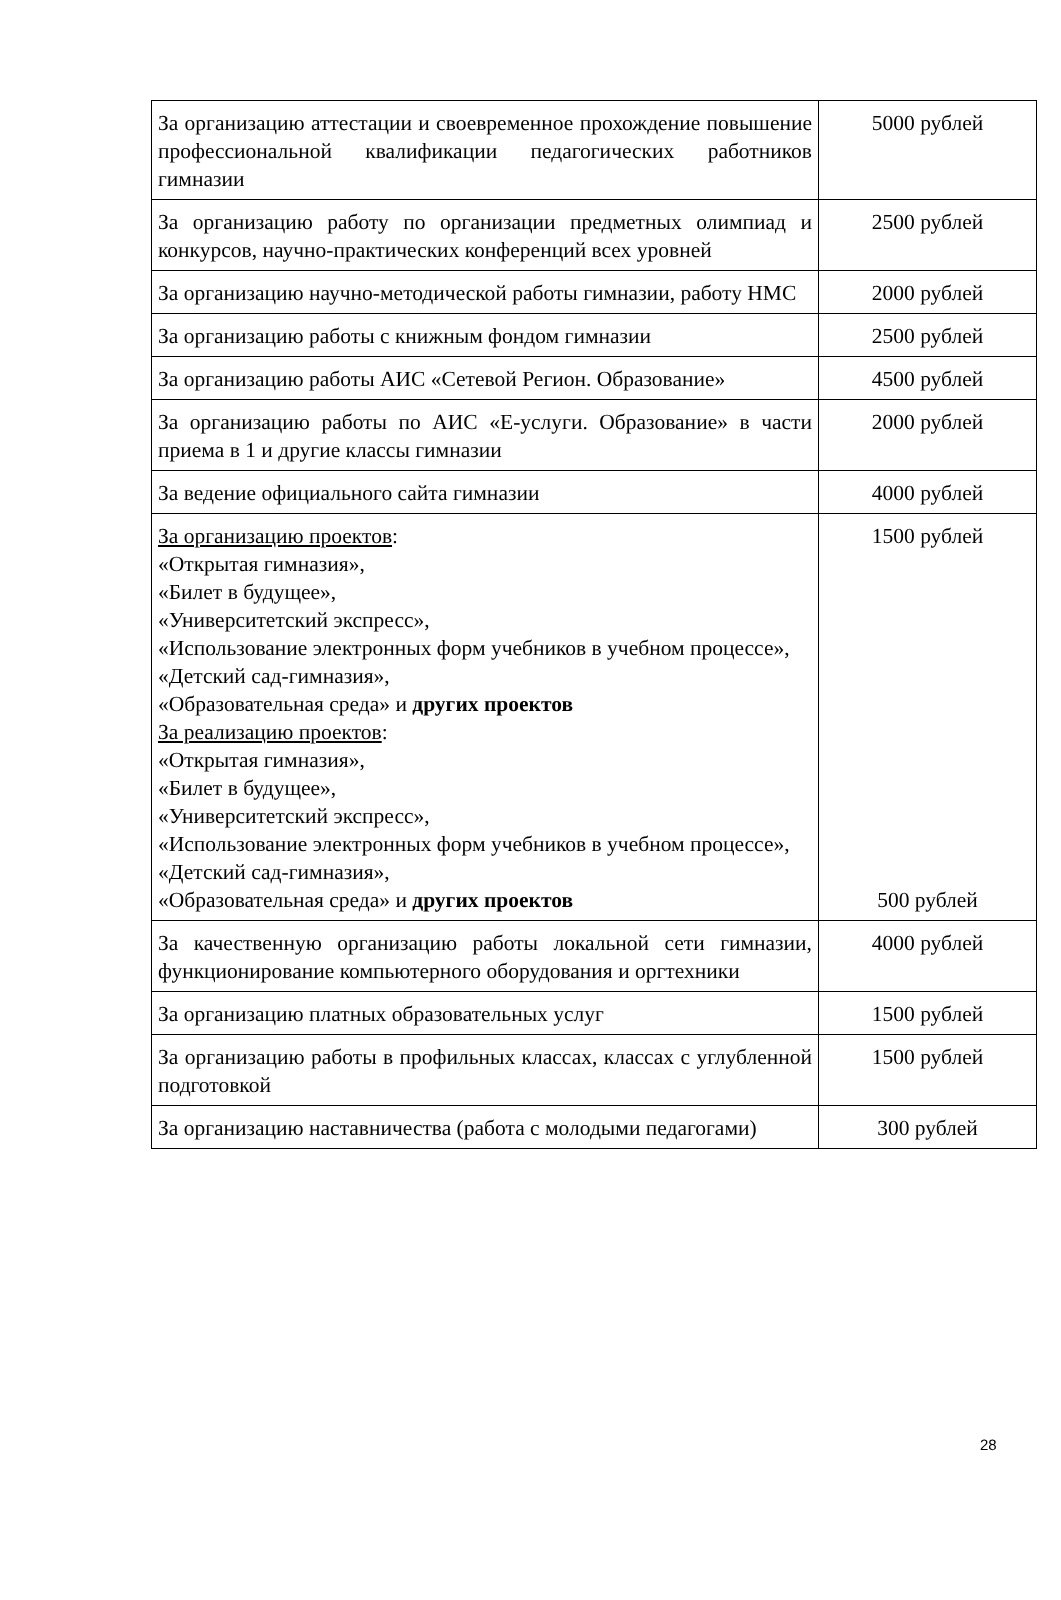| За организацию аттестации и своевременное прохождение повышение профессиональной квалификации педагогических работников гимназии | 5000 рублей |
| За организацию работу по организации предметных олимпиад и конкурсов, научно-практических конференций всех уровней | 2500 рублей |
| За организацию научно-методической работы гимназии, работу НМС | 2000 рублей |
| За организацию работы с книжным фондом гимназии | 2500 рублей |
| За организацию работы АИС «Сетевой Регион. Образование» | 4500 рублей |
| За организацию работы по АИС «Е-услуги. Образование» в части приема в 1 и другие классы гимназии | 2000 рублей |
| За ведение официального сайта гимназии | 4000 рублей |
| За организацию проектов : «Открытая гимназия», «Билет в будущее», «Университетский экспресс», «Использование электронных форм учебников в учебном процессе», «Детский сад-гимназия», «Образовательная среда» и других проектов За реализацию проектов : «Открытая гимназия», «Билет в будущее», «Университетский экспресс», «Использование электронных форм учебников в учебном процессе», «Детский сад-гимназия», «Образовательная среда» и других проектов | 1500 рублей 500 рублей |
| За качественную организацию работы локальной сети гимназии, функционирование компьютерного оборудования и оргтехники | 4000 рублей |
| За организацию платных образовательных услуг | 1500 рублей |
| За организацию работы в профильных классах, классах с углубленной подготовкой | 1500 рублей |
| За организацию наставничества (работа с молодыми педагогами) | 300 рублей |
28